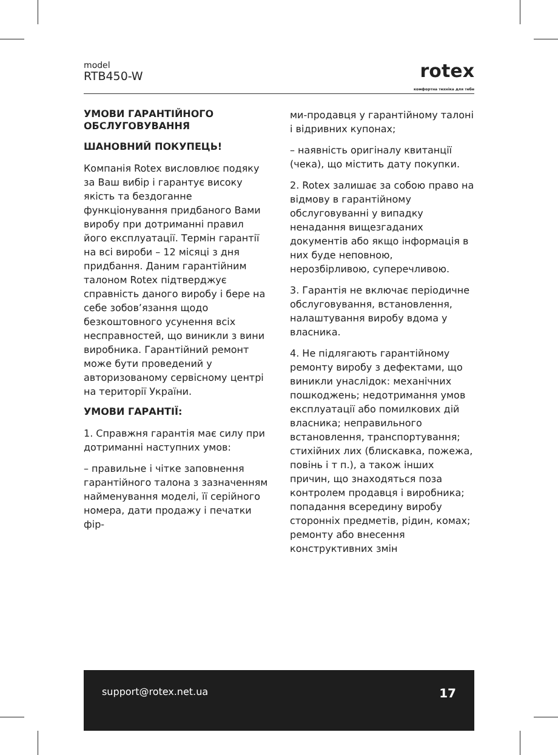model
RTB450-W
rotex
комфортна техніка для тебе
УМОВИ ГАРАНТІЙНОГО ОБСЛУГОВУВАННЯ
ШАНОВНИЙ ПОКУПЕЦЬ!
Компанія Rotex висловлює подяку за Ваш вибір і гарантує високу якість та бездоганне функціонування придбаного Вами виробу при дотриманні правил його експлуатації. Термін гарантії на всі вироби – 12 місяці з дня придбання. Даним гарантійним талоном Rotex підтверджує справність даного виробу і бере на себе зобов’язання щодо безкоштовного усунення всіх несправностей, що виникли з вини виробника. Гарантійний ремонт може бути проведений у авторизованому сервісному центрі на території України.
УМОВИ ГАРАНТІЇ:
1. Справжня гарантія має силу при дотриманні наступних умов:
– правильне і чітке заповнення гарантійного талона з зазначенням найменування моделі, її серійного номера, дати продажу і печатки фір-
ми-продавця у гарантійному талоні і відривних купонах;
– наявність оригіналу квитанції (чека), що містить дату покупки.
2. Rotex залишає за собою право на відмову в гарантійному обслуговуванні у випадку ненадання вищезгаданих документів або якщо інформація в них буде неповною, нерозбірливою, суперечливою.
3. Гарантія не включає періодичне обслуговування, встановлення, налаштування виробу вдома у власника.
4. Не підлягають гарантійному ремонту виробу з дефектами, що виникли унаслідок: механічних пошкоджень; недотримання умов експлуатації або помилкових дій власника; неправильного встановлення, транспортування; стихійних лих (блискавка, пожежа, повінь і т п.), а також інших причин, що знаходяться поза контролем продавця і виробника; попадання всередину виробу сторонніх предметів, рідин, комах; ремонту або внесення конструктивних змін
support@rotex.net.ua 17